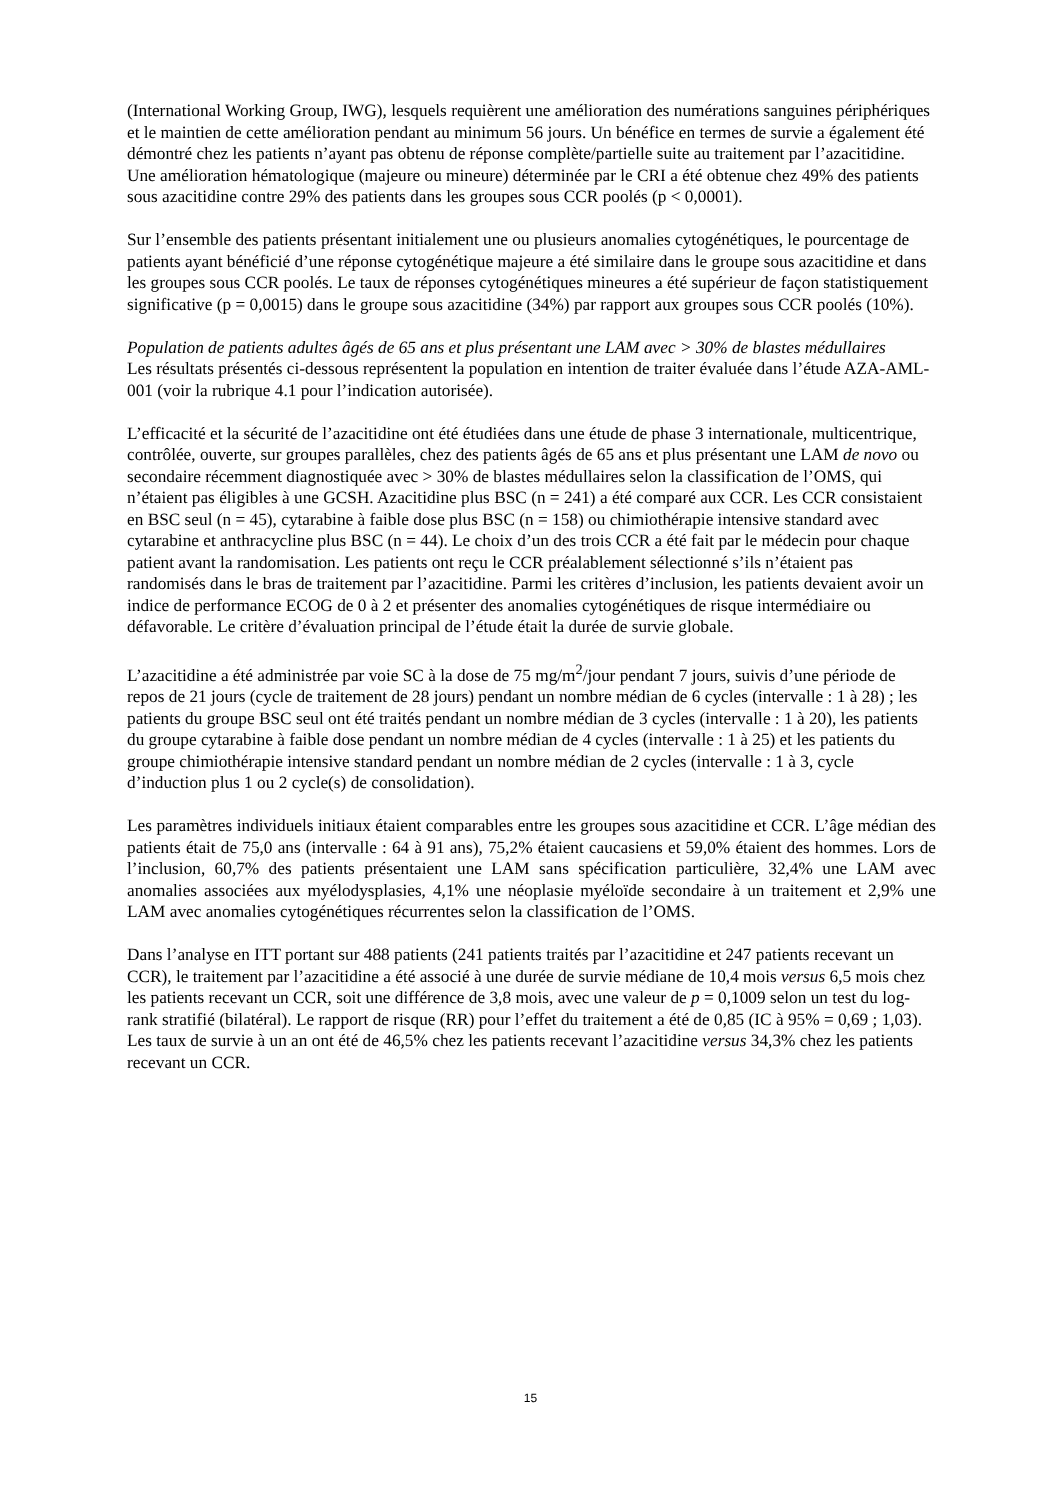(International Working Group, IWG), lesquels requièrent une amélioration des numérations sanguines périphériques et le maintien de cette amélioration pendant au minimum 56 jours. Un bénéfice en termes de survie a également été démontré chez les patients n’ayant pas obtenu de réponse complète/partielle suite au traitement par l’azacitidine. Une amélioration hématologique (majeure ou mineure) déterminée par le CRI a été obtenue chez 49% des patients sous azacitidine contre 29% des patients dans les groupes sous CCR poolés (p < 0,0001).
Sur l’ensemble des patients présentant initialement une ou plusieurs anomalies cytogénétiques, le pourcentage de patients ayant bénéficié d’une réponse cytogénétique majeure a été similaire dans le groupe sous azacitidine et dans les groupes sous CCR poolés. Le taux de réponses cytogénétiques mineures a été supérieur de façon statistiquement significative (p = 0,0015) dans le groupe sous azacitidine (34%) par rapport aux groupes sous CCR poolés (10%).
Population de patients adultes âgés de 65 ans et plus présentant une LAM avec > 30% de blastes médullaires
Les résultats présentés ci-dessous représentent la population en intention de traiter évaluée dans l’étude AZA-AML-001 (voir la rubrique 4.1 pour l’indication autorisée).
L’efficacité et la sécurité de l’azacitidine ont été étudiées dans une étude de phase 3 internationale, multicentrique, contrôlée, ouverte, sur groupes parallèles, chez des patients âgés de 65 ans et plus présentant une LAM de novo ou secondaire récemment diagnostiquée avec > 30% de blastes médullaires selon la classification de l’OMS, qui n’étaient pas éligibles à une GCSH. Azacitidine plus BSC (n = 241) a été comparé aux CCR. Les CCR consistaient en BSC seul (n = 45), cytarabine à faible dose plus BSC (n = 158) ou chimiothérapie intensive standard avec cytarabine et anthracycline plus BSC (n = 44). Le choix d’un des trois CCR a été fait par le médecin pour chaque patient avant la randomisation. Les patients ont reçu le CCR préalablement sélectionné s’ils n’étaient pas randomisés dans le bras de traitement par l’azacitidine. Parmi les critères d’inclusion, les patients devaient avoir un indice de performance ECOG de 0 à 2 et présenter des anomalies cytogénétiques de risque intermédiaire ou défavorable. Le critère d’évaluation principal de l’étude était la durée de survie globale.
L’azacitidine a été administrée par voie SC à la dose de 75 mg/m<sup>2</sup>/jour pendant 7 jours, suivis d’une période de repos de 21 jours (cycle de traitement de 28 jours) pendant un nombre médian de 6 cycles (intervalle : 1 à 28) ; les patients du groupe BSC seul ont été traités pendant un nombre médian de 3 cycles (intervalle : 1 à 20), les patients du groupe cytarabine à faible dose pendant un nombre médian de 4 cycles (intervalle : 1 à 25) et les patients du groupe chimiothérapie intensive standard pendant un nombre médian de 2 cycles (intervalle : 1 à 3, cycle d’induction plus 1 ou 2 cycle(s) de consolidation).
Les paramètres individuels initiaux étaient comparables entre les groupes sous azacitidine et CCR. L’âge médian des patients était de 75,0 ans (intervalle : 64 à 91 ans), 75,2% étaient caucasiens et 59,0% étaient des hommes. Lors de l’inclusion, 60,7% des patients présentaient une LAM sans spécification particulière, 32,4% une LAM avec anomalies associées aux myélodysplasies, 4,1% une néoplasie myéloïde secondaire à un traitement et 2,9% une LAM avec anomalies cytogénétiques récurrentes selon la classification de l’OMS.
Dans l’analyse en ITT portant sur 488 patients (241 patients traités par l’azacitidine et 247 patients recevant un CCR), le traitement par l’azacitidine a été associé à une durée de survie médiane de 10,4 mois versus 6,5 mois chez les patients recevant un CCR, soit une différence de 3,8 mois, avec une valeur de p = 0,1009 selon un test du log-rank stratifié (bilatéral). Le rapport de risque (RR) pour l’effet du traitement a été de 0,85 (IC à 95% = 0,69 ; 1,03). Les taux de survie à un an ont été de 46,5% chez les patients recevant l’azacitidine versus 34,3% chez les patients recevant un CCR.
15